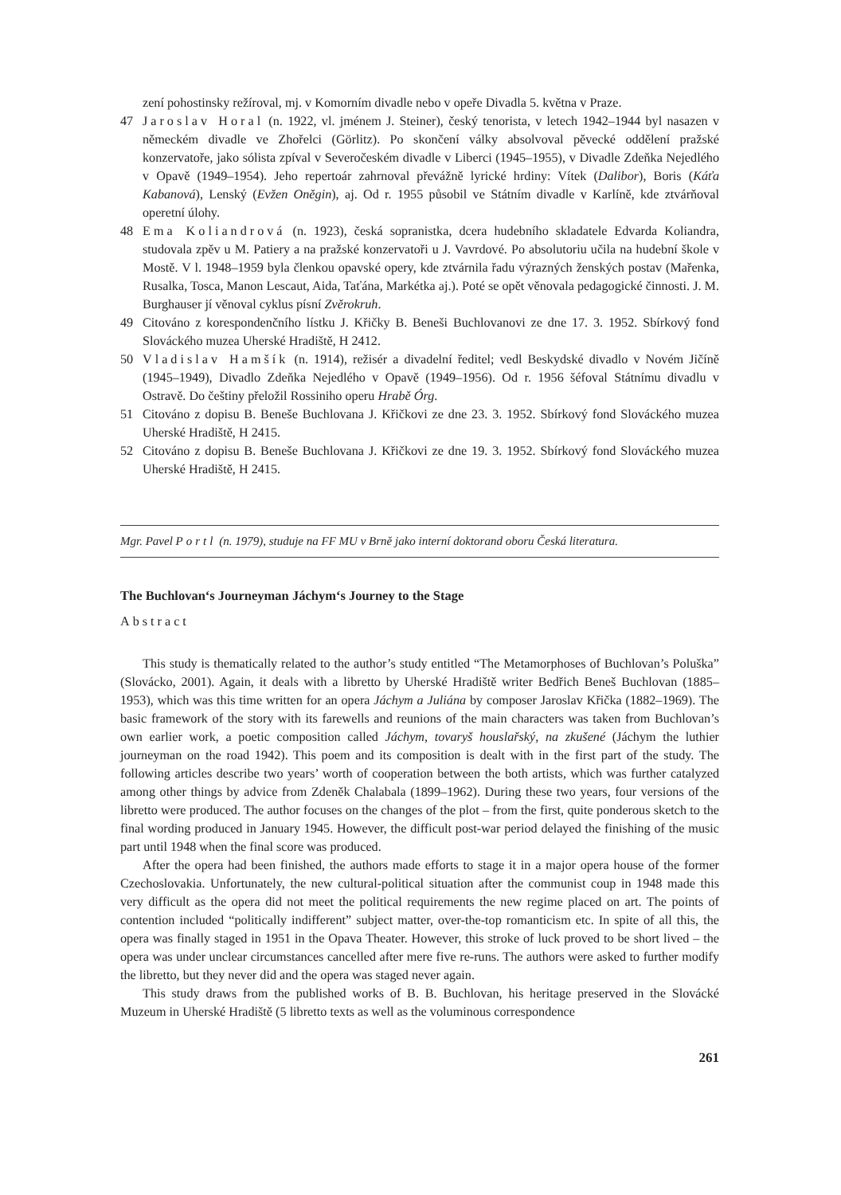zení pohostinsky režíroval, mj. v Komorním divadle nebo v opeře Divadla 5. května v Praze.
47 Jaroslav Horal (n. 1922, vl. jménem J. Steiner), český tenorista, v letech 1942–1944 byl nasazen v německém divadle ve Zhořelci (Görlitz). Po skončení války absolvoval pěvecké oddělení pražské konzervatoře, jako sólista zpíval v Severočeském divadle v Liberci (1945–1955), v Divadle Zdeňka Nejedlého v Opavě (1949–1954). Jeho repertoár zahrnoval převážně lyrické hrdiny: Vítek (Dalibor), Boris (Káťa Kabanová), Lenský (Evžen Oněgin), aj. Od r. 1955 působil ve Státním divadle v Karlíně, kde ztvárňoval operetní úlohy.
48 Ema Koliandrová (n. 1923), česká sopranistka, dcera hudebního skladatele Edvarda Koliandra, studovala zpěv u M. Patiery a na pražské konzervatoři u J. Vavrdové. Po absolutoriu učila na hudební škole v Mostě. V l. 1948–1959 byla členkou opavské opery, kde ztvárnila řadu výrazných ženských postav (Mařenka, Rusalka, Tosca, Manon Lescaut, Aida, Taťána, Markétka aj.). Poté se opět věnovala pedagogické činnosti. J. M. Burghauser jí věnoval cyklus písní Zvěrokruh.
49 Citováno z korespondenčního lístku J. Křičky B. Beneši Buchlovanovi ze dne 17. 3. 1952. Sbírkový fond Slováckého muzea Uherské Hradiště, H 2412.
50 Vladislav Hamšík (n. 1914), režisér a divadelní ředitel; vedl Beskydské divadlo v Novém Jičíně (1945–1949), Divadlo Zdeňka Nejedlého v Opavě (1949–1956). Od r. 1956 šéfoval Státnímu divadlu v Ostravě. Do češtiny přeložil Rossiniho operu Hrabě Órg.
51 Citováno z dopisu B. Beneše Buchlovana J. Křičkovi ze dne 23. 3. 1952. Sbírkový fond Slováckého muzea Uherské Hradiště, H 2415.
52 Citováno z dopisu B. Beneše Buchlovana J. Křičkovi ze dne 19. 3. 1952. Sbírkový fond Slováckého muzea Uherské Hradiště, H 2415.
Mgr. Pavel Portl (n. 1979), studuje na FF MU v Brně jako interní doktorand oboru Česká literatura.
The Buchlovan‘s Journeyman Jáchym‘s Journey to the Stage
Abstract
This study is thematically related to the author’s study entitled “The Metamorphoses of Buchlovan’s Poluška” (Slovácko, 2001). Again, it deals with a libretto by Uherské Hradiště writer Bedřich Beneš Buchlovan (1885–1953), which was this time written for an opera Jáchym a Juliána by composer Jaroslav Křička (1882–1969). The basic framework of the story with its farewells and reunions of the main characters was taken from Buchlovan’s own earlier work, a poetic composition called Jáchym, tovaryš houslařský, na zkušené (Jáchym the luthier journeyman on the road 1942). This poem and its composition is dealt with in the first part of the study. The following articles describe two years’ worth of cooperation between the both artists, which was further catalyzed among other things by advice from Zdeněk Chalabala (1899–1962). During these two years, four versions of the libretto were produced. The author focuses on the changes of the plot – from the first, quite ponderous sketch to the final wording produced in January 1945. However, the difficult post-war period delayed the finishing of the music part until 1948 when the final score was produced.
After the opera had been finished, the authors made efforts to stage it in a major opera house of the former Czechoslovakia. Unfortunately, the new cultural-political situation after the communist coup in 1948 made this very difficult as the opera did not meet the political requirements the new regime placed on art. The points of contention included “politically indifferent” subject matter, over-the-top romanticism etc. In spite of all this, the opera was finally staged in 1951 in the Opava Theater. However, this stroke of luck proved to be short lived – the opera was under unclear circumstances cancelled after mere five re-runs. The authors were asked to further modify the libretto, but they never did and the opera was staged never again.
This study draws from the published works of B. B. Buchlovan, his heritage preserved in the Slovácké Muzeum in Uherské Hradiště (5 libretto texts as well as the voluminous correspondence
261